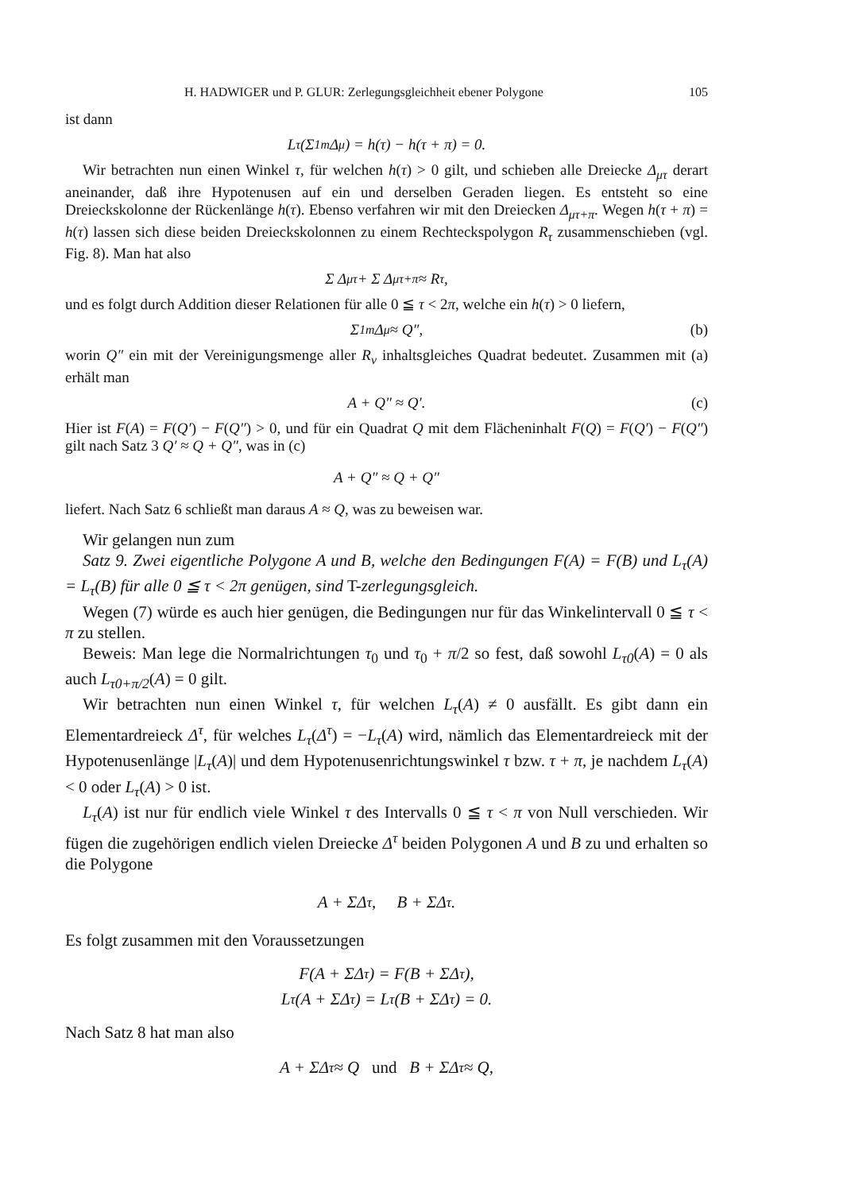H. HADWIGER und P. GLUR: Zerlegungsgleichheit ebener Polygone 105
ist dann
L<sub>τ</sub>(Σ<sub>1</sub><sup>m</sup> Δ<sub>μ</sub>) = h(τ) − h(τ + π) = 0.
Wir betrachten nun einen Winkel τ, für welchen h(τ) > 0 gilt, und schieben alle Dreiecke Δ<sub>μτ</sub> derart aneinander, daß ihre Hypotenusen auf ein und derselben Geraden liegen. Es entsteht so eine Dreieckskolonne der Rückenlänge h(τ). Ebenso verfahren wir mit den Dreiecken Δ<sub>μτ+π</sub>. Wegen h(τ + π) = h(τ) lassen sich diese beiden Dreieckskolonnen zu einem Rechteckspolygon R<sub>τ</sub> zusammenschieben (vgl. Fig. 8). Man hat also
Σ Δ<sub>μτ</sub> + Σ Δ<sub>μτ+π</sub> ≈ R<sub>τ</sub>,
und es folgt durch Addition dieser Relationen für alle 0 ≦ τ < 2π, welche ein h(τ) > 0 liefern,
Σ<sub>1</sub><sup>m</sup> Δ<sub>μ</sub> ≈ Q″, (b)
worin Q″ ein mit der Vereinigungsmenge aller R<sub>ν</sub> inhaltsgleiches Quadrat bedeutet. Zusammen mit (a) erhält man
A + Q″ ≈ Q′. (c)
Hier ist F(A) = F(Q′) − F(Q″) > 0, und für ein Quadrat Q mit dem Flächeninhalt F(Q) = F(Q′) − F(Q″) gilt nach Satz 3 Q′ ≈ Q + Q″, was in (c)
A + Q″ ≈ Q + Q″
liefert. Nach Satz 6 schließt man daraus A ≈ Q, was zu beweisen war.
Wir gelangen nun zum
Satz 9. Zwei eigentliche Polygone A und B, welche den Bedingungen F(A) = F(B) und L<sub>τ</sub>(A) = L<sub>τ</sub>(B) für alle 0 ≦ τ < 2π genügen, sind T-zerlegungsgleich.
Wegen (7) würde es auch hier genügen, die Bedingungen nur für das Winkelintervall 0 ≦ τ < π zu stellen.
Beweis: Man lege die Normalrichtungen τ<sub>0</sub> und τ<sub>0</sub> + π/2 so fest, daß sowohl L<sub>τ0</sub>(A) = 0 als auch L<sub>τ0+π/2</sub>(A) = 0 gilt.
Wir betrachten nun einen Winkel τ, für welchen L<sub>τ</sub>(A) ≠ 0 ausfällt. Es gibt dann ein Elementardreieck Δ<sup>τ</sup>, für welches L<sub>τ</sub>(Δ<sup>τ</sup>) = −L<sub>τ</sub>(A) wird, nämlich das Elementardreieck mit der Hypotenusenlänge |L<sub>τ</sub>(A)| und dem Hypotenusenrichtungswinkel τ bzw. τ + π, je nachdem L<sub>τ</sub>(A) < 0 oder L<sub>τ</sub>(A) > 0 ist.
L<sub>τ</sub>(A) ist nur für endlich viele Winkel τ des Intervalls 0 ≦ τ < π von Null verschieden. Wir fügen die zugehörigen endlich vielen Dreiecke Δ<sup>τ</sup> beiden Polygonen A und B zu und erhalten so die Polygone
A + ΣΔ<sup>τ</sup>, B + ΣΔ<sup>τ</sup>.
Es folgt zusammen mit den Voraussetzungen
F(A + ΣΔ<sup>τ</sup>) = F(B + ΣΔ<sup>τ</sup>),
L<sub>τ</sub>(A + ΣΔ<sup>τ</sup>) = L<sub>τ</sub>(B + ΣΔ<sup>τ</sup>) = 0.
Nach Satz 8 hat man also
A + ΣΔ<sup>τ</sup> ≈ Q und B + ΣΔ<sup>τ</sup> ≈ Q,